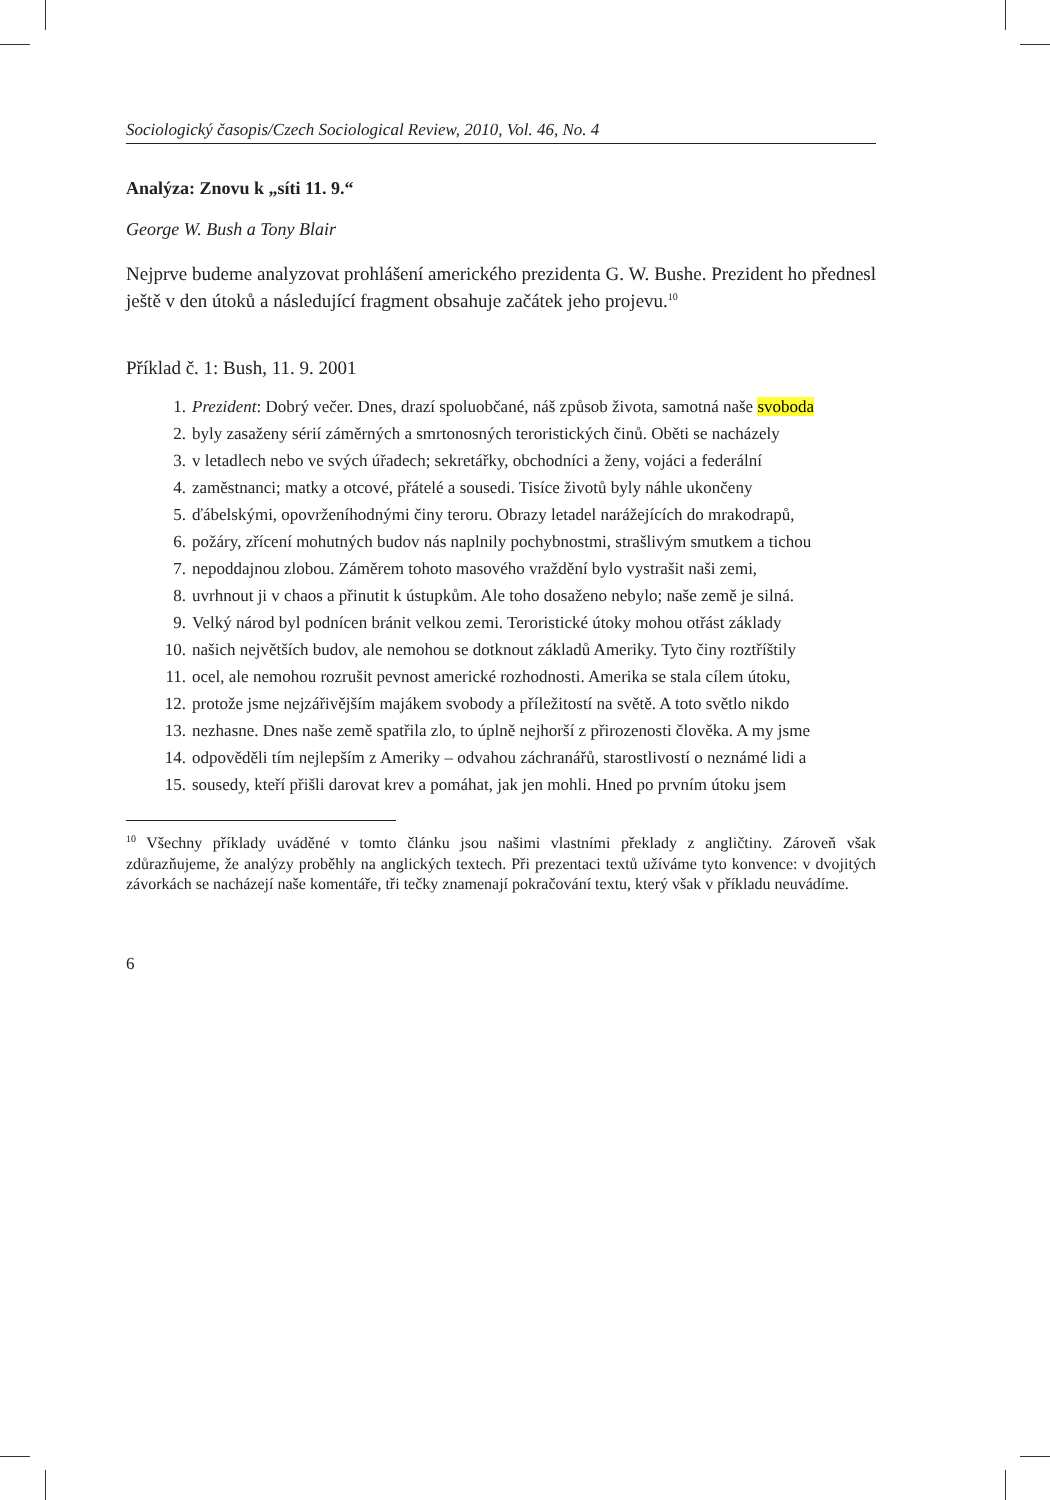Sociologický časopis/Czech Sociological Review, 2010, Vol. 46, No. 4
Analýza: Znovu k „síti 11. 9.“
George W. Bush a Tony Blair
Nejprve budeme analyzovat prohlášení amerického prezidenta G. W. Bushe. Prezident ho přednesl ještě v den útoků a následující fragment obsahuje začátek jeho projevu.<sup>10</sup>
Příklad č. 1: Bush, 11. 9. 2001
1. Prezident: Dobrý večer. Dnes, drazí spoluobčané, náš způsob života, samotná naše svoboda
2. byly zasaženy sérií záměrných a smrtonosných teroristických činů. Oběti se nacházely
3. v letadlech nebo ve svých úřadech; sekretářky, obchodníci a ženy, vojáci a federální
4. zaměstnanci; matky a otcové, přátelé a sousedi. Tisíce životů byly náhle ukončeny
5. ďábelskými, opovrženíhodnými činy teroru. Obrazy letadel narážejících do mrakodrapů,
6. požáry, zřícení mohutných budov nás naplnily pochybnostmi, strašlivým smutkem a tichou
7. nepoddajnou zlobou. Záměrem tohoto masového vraždění bylo vystrašit naši zemi,
8. uvrhnout ji v chaos a přinutit k ústupkům. Ale toho dosaženo nebylo; naše země je silná.
9. Velký národ byl podnícen bránit velkou zemi. Teroristické útoky mohou otřást základy
10. našich největších budov, ale nemohou se dotknout základů Ameriky. Tyto činy roztříštily
11. ocel, ale nemohou rozrušit pevnost americké rozhodnosti. Amerika se stala cílem útoku,
12. protože jsme nejzářivějším majákem svobody a příležitostí na světě. A toto světlo nikdo
13. nezhasne. Dnes naše země spatřila zlo, to úplně nejhorší z přirozenosti člověka. A my jsme
14. odpověděli tím nejlepším z Ameriky – odvahou záchranářů, starostlivostí o neznámé lidi a
15. sousedy, kteří přišli darovat krev a pomáhat, jak jen mohli. Hned po prvním útoku jsem
<sup>10</sup> Všechny příklady uváděné v tomto článku jsou našimi vlastními překlady z angličtiny. Zároveň však zdůrazňujeme, že analýzy proběhly na anglických textech. Při prezentaci textů užíváme tyto konvence: v dvojitých závorkách se nacházejí naše komentáře, tři tečky znamenají pokračování textu, který však v příkladu neuvádíme.
6